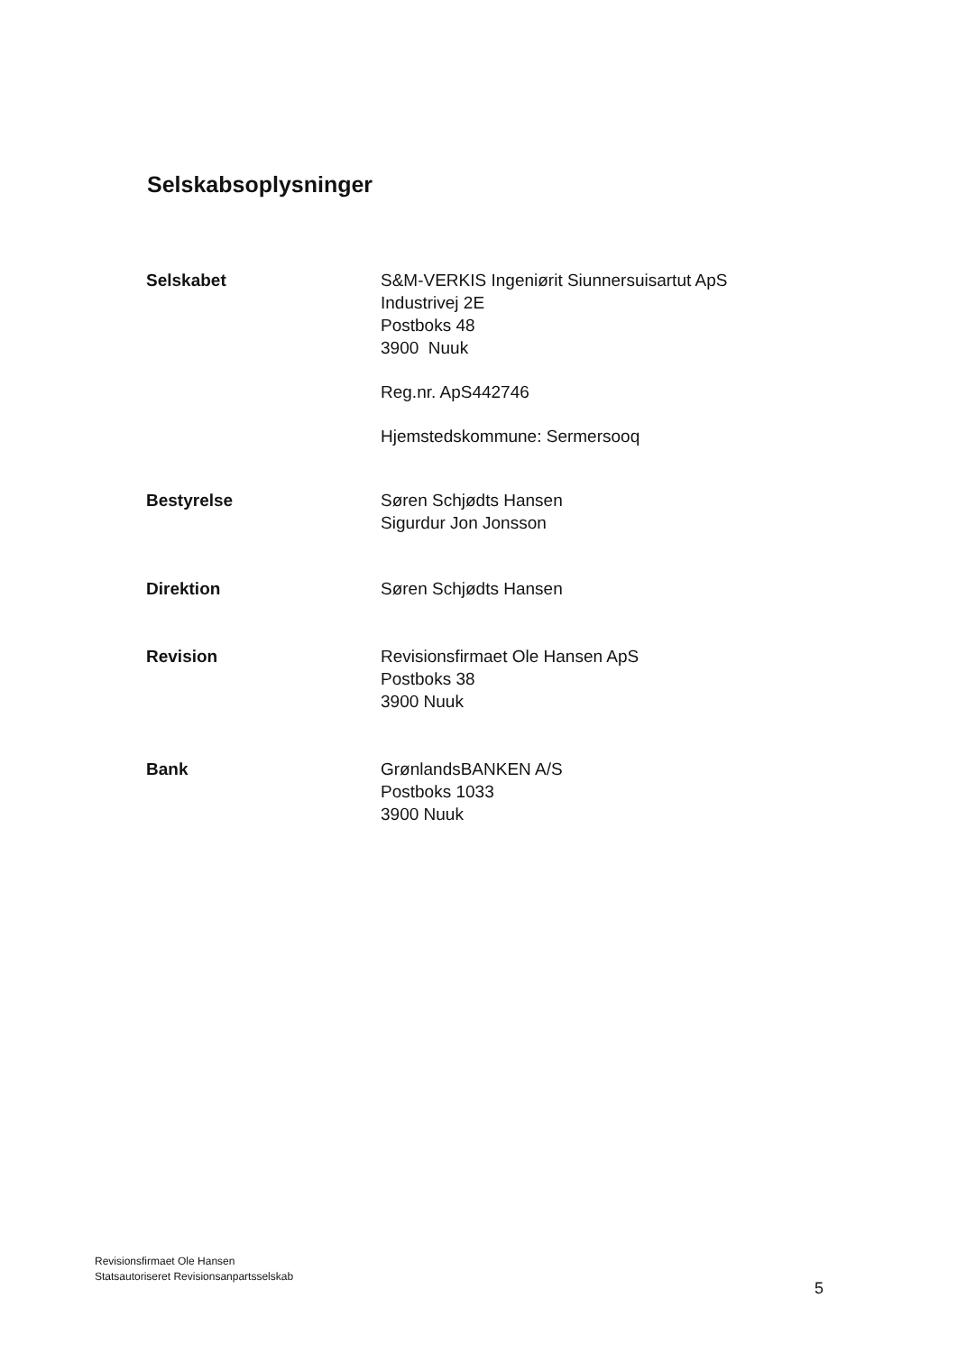Selskabsoplysninger
Selskabet S&M-VERKIS Ingeniørit Siunnersuisartut ApS
Industrivej 2E
Postboks 48
3900 Nuuk
Reg.nr. ApS442746
Hjemstedskommune: Sermersooq
Bestyrelse Søren Schjødts Hansen
Sigurdur Jon Jonsson
Direktion Søren Schjødts Hansen
Revision Revisionsfirmaet Ole Hansen ApS
Postboks 38
3900 Nuuk
Bank GrønlandsBANKEN A/S
Postboks 1033
3900 Nuuk
Revisionsfirmaet Ole Hansen
Statsautoriseret Revisionsanpartsselskab
5